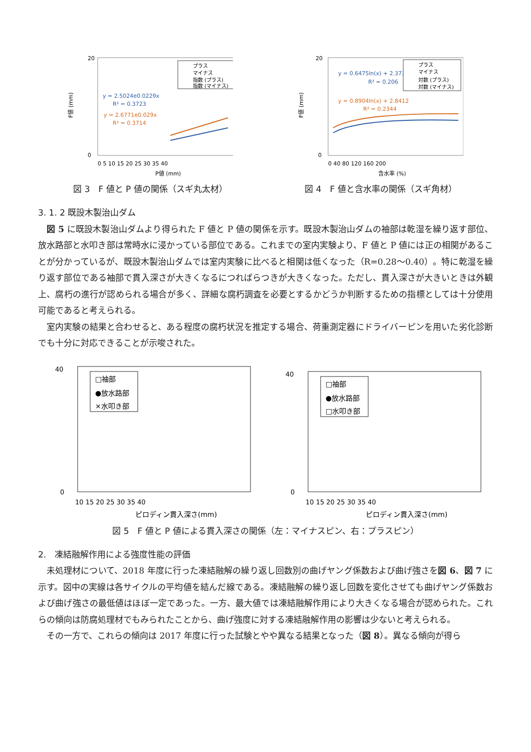20
0
F値 (mm)
y = 2.5024e0.0229x
R² = 0.3723
y = 2.6771e0.029x
R² = 0.3714
プラス
マイナス
指数 (プラス)
指数 (マイナス)
0 5 10 15 20 25 30 35 40
P値 (mm)
図 3　F 値と P 値の関係（スギ丸太材）
20
0
F値 (mm)
y = 0.6475ln(x) + 2.3735
R² = 0.206
y = 0.8904ln(x) + 2.8412
R² = 0.2344
プラス
マイナス
対数 (プラス)
対数 (マイナス)
0 40 80 120 160 200
含水率 (%)
図 4　F 値と含水率の関係（スギ角材）
3. 1. 2 既設木製治山ダム
図 5 に既設木製治山ダムより得られた F 値と P 値の関係を示す。既設木製治山ダムの袖部は乾湿を繰り返す部位、放水路部と水叩き部は常時水に浸かっている部位である。これまでの室内実験より、F 値と P 値には正の相関があることが分かっているが、既設木製治山ダムでは室内実験に比べると相関は低くなった（R=0.28～0.40）。特に乾湿を繰り返す部位である袖部で貫入深さが大きくなるにつればらつきが大きくなった。ただし、貫入深さが大きいときは外観上、腐朽の進行が認められる場合が多く、詳細な腐朽調査を必要とするかどうか判断するための指標としては十分使用可能であると考えられる。
室内実験の結果と合わせると、ある程度の腐朽状況を推定する場合、荷重測定器にドライバーピンを用いた劣化診断でも十分に対応できることが示唆された。
40
0
□袖部
●放水路部
×水叩き部
10 15 20 25 30 35 40
ピロディン貫入深さ(mm)
40
0
□袖部
●放水路部
□水叩き部
10 15 20 25 30 35 40
ピロディン貫入深さ(mm)
図 5　F 値と P 値による貫入深さの関係（左：マイナスピン、右：プラスピン）
2.　凍結融解作用による強度性能の評価
未処理材について、2018 年度に行った凍結融解の繰り返し回数別の曲げヤング係数および曲げ強さを図 6、図 7 に示す。図中の実線は各サイクルの平均値を結んだ線である。凍結融解の繰り返し回数を変化させても曲げヤング係数および曲げ強さの最低値はほぼ一定であった。一方、最大値では凍結融解作用により大きくなる場合が認められた。これらの傾向は防腐処理材でもみられたことから、曲げ強度に対する凍結融解作用の影響は少ないと考えられる。
その一方で、これらの傾向は 2017 年度に行った試験とやや異なる結果となった（図 8）。異なる傾向が得ら